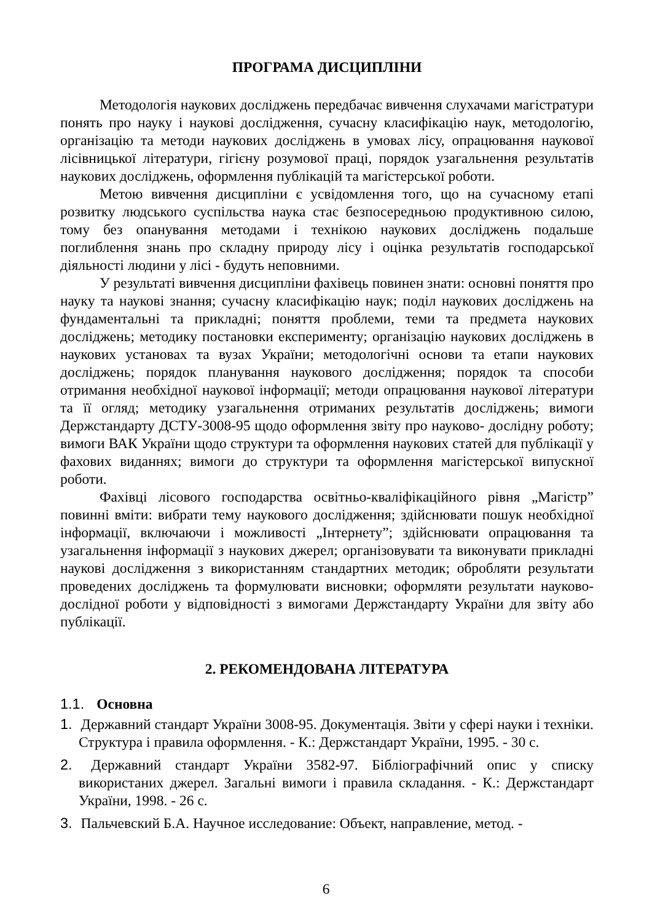ПРОГРАМА ДИСЦИПЛІНИ
Методологія наукових досліджень передбачає вивчення слухачами магістратури понять про науку і наукові дослідження, сучасну класифікацію наук, методологію, організацію та методи наукових досліджень в умовах лісу, опрацювання наукової лісівницької літератури, гігієну розумової праці, порядок узагальнення результатів наукових досліджень, оформлення публікацій та магістерської роботи.
Метою вивчення дисципліни є усвідомлення того, що на сучасному етапі розвитку людського суспільства наука стає безпосередньою продуктивною силою, тому без опанування методами і технікою наукових досліджень подальше поглиблення знань про складну природу лісу і оцінка результатів господарської діяльності людини у лісі - будуть неповними.
У результаті вивчення дисципліни фахівець повинен знати: основні поняття про науку та наукові знання; сучасну класифікацію наук; поділ наукових досліджень на фундаментальні та прикладні; поняття проблеми, теми та предмета наукових досліджень; методику постановки експерименту; організацію наукових досліджень в наукових установах та вузах України; методологічні основи та етапи наукових досліджень; порядок планування наукового дослідження; порядок та способи отримання необхідної наукової інформації; методи опрацювання наукової літератури та її огляд; методику узагальнення отриманих результатів досліджень; вимоги Держстандарту ДСТУ-3008-95 щодо оформлення звіту про науково- дослідну роботу; вимоги ВАК України щодо структури та оформлення наукових статей для публікації у фахових виданнях; вимоги до структури та оформлення магістерської випускної роботи.
Фахівці лісового господарства освітньо-кваліфікаційного рівня „Магістр” повинні вміти: вибрати тему наукового дослідження; здійснювати пошук необхідної інформації, включаючи і можливості „Інтернету”; здійснювати опрацювання та узагальнення інформації з наукових джерел; організовувати та виконувати прикладні наукові дослідження з використанням стандартних методик; обробляти результати проведених досліджень та формулювати висновки; оформляти результати науково-дослідної роботи у відповідності з вимогами Держстандарту України для звіту або публікації.
2. РЕКОМЕНДОВАНА ЛІТЕРАТУРА
1.1. Основна
1. Державний стандарт України 3008-95. Документація. Звіти у сфері науки і техніки. Структура і правила оформлення. - К.: Держстандарт України, 1995. - 30 с.
2. Державний стандарт України 3582-97. Бібліографічний опис у списку використаних джерел. Загальні вимоги і правила складання. - К.: Держстандарт України, 1998. - 26 с.
3. Пальчевский Б.А. Научное исследование: Объект, направление, метод. -
6